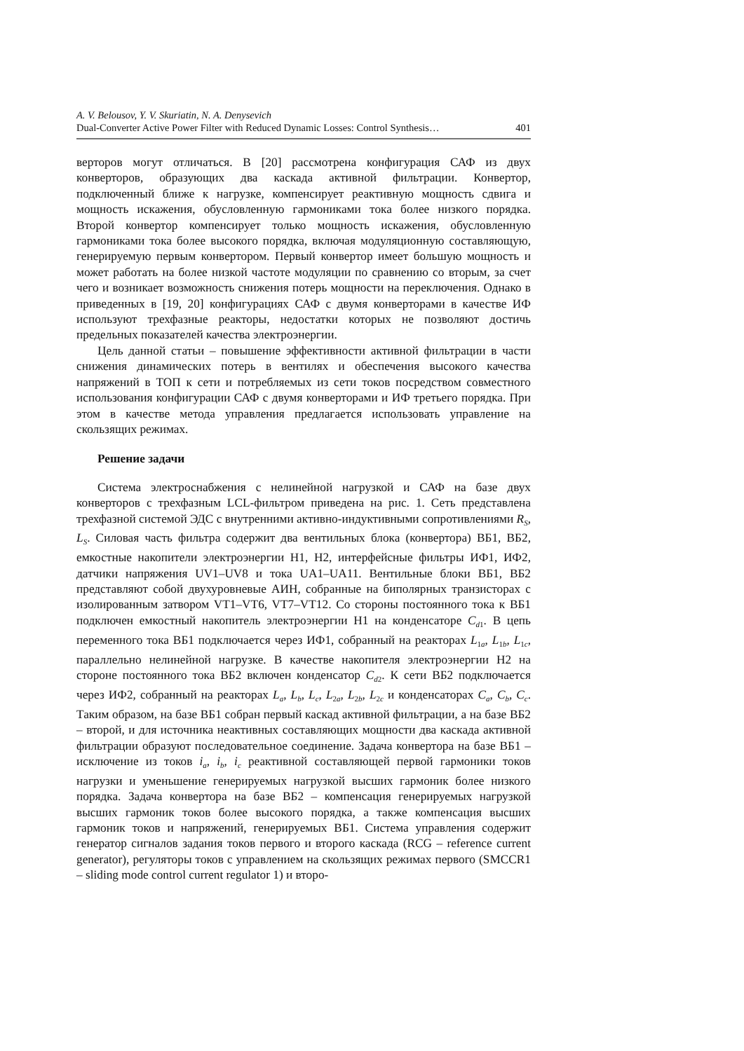A. V. Belousov, Y. V. Skuriatin, N. A. Denysevich
Dual-Converter Active Power Filter with Reduced Dynamic Losses: Control Synthesis… 401
верторов могут отличаться. В [20] рассмотрена конфигурация САФ из двух конверторов, образующих два каскада активной фильтрации. Конвертор, подключенный ближе к нагрузке, компенсирует реактивную мощность сдвига и мощность искажения, обусловленную гармониками тока более низкого порядка. Второй конвертор компенсирует только мощность искажения, обусловленную гармониками тока более высокого порядка, включая модуляционную составляющую, генерируемую первым конвертором. Первый конвертор имеет большую мощность и может работать на более низкой частоте модуляции по сравнению со вторым, за счет чего и возникает возможность снижения потерь мощности на переключения. Однако в приведенных в [19, 20] конфигурациях САФ с двумя конверторами в качестве ИФ используют трехфазные реакторы, недостатки которых не позволяют достичь предельных показателей качества электроэнергии.
Цель данной статьи – повышение эффективности активной фильтрации в части снижения динамических потерь в вентилях и обеспечения высокого качества напряжений в ТОП к сети и потребляемых из сети токов посредством совместного использования конфигурации САФ с двумя конверторами и ИФ третьего порядка. При этом в качестве метода управления предлагается использовать управление на скользящих режимах.
Решение задачи
Система электроснабжения с нелинейной нагрузкой и САФ на базе двух конверторов с трехфазным LCL-фильтром приведена на рис. 1. Сеть представлена трехфазной системой ЭДС с внутренними активно-индуктивными сопротивлениями R<sub>S</sub>, L<sub>S</sub>. Силовая часть фильтра содержит два вентильных блока (конвертора) ВБ1, ВБ2, емкостные накопители электроэнергии Н1, Н2, интерфейсные фильтры ИФ1, ИФ2, датчики напряжения UV1–UV8 и тока UA1–UA11. Вентильные блоки ВБ1, ВБ2 представляют собой двухуровневые АИН, собранные на биполярных транзисторах с изолированным затвором VT1–VT6, VT7–VT12. Со стороны постоянного тока к ВБ1 подключен емкостный накопитель электроэнергии Н1 на конденсаторе C<sub>d</sub><sub>1</sub>. В цепь переменного тока ВБ1 подключается через ИФ1, собранный на реакторах L<sub>1a</sub>, L<sub>1b</sub>, L<sub>1c</sub>, параллельно нелинейной нагрузке. В качестве накопителя электроэнергии Н2 на стороне постоянного тока ВБ2 включен конденсатор C<sub>d</sub><sub>2</sub>. К сети ВБ2 подключается через ИФ2, собранный на реакторах L<sub>a</sub>, L<sub>b</sub>, L<sub>c</sub>, L<sub>2a</sub>, L<sub>2b</sub>, L<sub>2c</sub> и конденсаторах C<sub>a</sub>, C<sub>b</sub>, C<sub>c</sub>. Таким образом, на базе ВБ1 собран первый каскад активной фильтрации, а на базе ВБ2 – второй, и для источника неактивных составляющих мощности два каскада активной фильтрации образуют последовательное соединение. Задача конвертора на базе ВБ1 – исключение из токов i<sub>a</sub>, i<sub>b</sub>, i<sub>c</sub> реактивной составляющей первой гармоники токов нагрузки и уменьшение генерируемых нагрузкой высших гармоник более низкого порядка. Задача конвертора на базе ВБ2 – компенсация генерируемых нагрузкой высших гармоник токов более высокого порядка, а также компенсация высших гармоник токов и напряжений, генерируемых ВБ1. Система управления содержит генератор сигналов задания токов первого и второго каскада (RCG – reference current generator), регуляторы токов с управлением на скользящих режимах первого (SMCCR1 – sliding mode control current regulator 1) и второ-